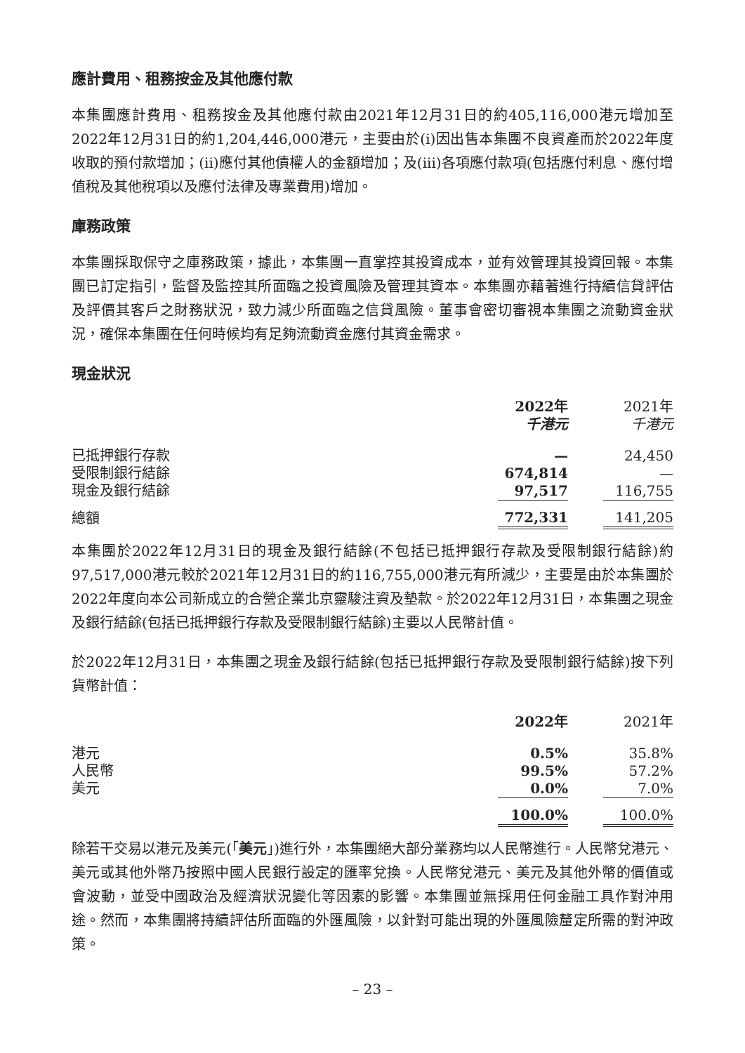應計費用、租務按金及其他應付款
本集團應計費用、租務按金及其他應付款由2021年12月31日的約405,116,000港元增加至2022年12月31日的約1,204,446,000港元，主要由於(i)因出售本集團不良資產而於2022年度收取的預付款增加；(ii)應付其他債權人的金額增加；及(iii)各項應付款項(包括應付利息、應付增值稅及其他稅項以及應付法律及專業費用)增加。
庫務政策
本集團採取保守之庫務政策，據此，本集團一直掌控其投資成本，並有效管理其投資回報。本集團已訂定指引，監督及監控其所面臨之投資風險及管理其資本。本集團亦藉著進行持續信貸評估及評價其客戶之財務狀況，致力減少所面臨之信貸風險。董事會密切審視本集團之流動資金狀況，確保本集團在任何時候均有足夠流動資金應付其資金需求。
現金狀況
| | 2022年 千港元 | | 2021年 千港元 |
| --- | --- | --- | --- |
| 已抵押銀行存款 | — | | 24,450 |
| 受限制銀行結餘 | 674,814 | | — |
| 現金及銀行結餘 | 97,517 | | 116,755 |
| 總額 | 772,331 | | 141,205 |
本集團於2022年12月31日的現金及銀行結餘(不包括已抵押銀行存款及受限制銀行結餘)約97,517,000港元較於2021年12月31日的約116,755,000港元有所減少，主要是由於本集團於2022年度向本公司新成立的合營企業北京靈駿注資及墊款。於2022年12月31日，本集團之現金及銀行結餘(包括已抵押銀行存款及受限制銀行結餘)主要以人民幣計值。
於2022年12月31日，本集團之現金及銀行結餘(包括已抵押銀行存款及受限制銀行結餘)按下列貨幣計值：
| | 2022年 | | 2021年 |
| --- | --- | --- | --- |
| 港元 | 0.5% | | 35.8% |
| 人民幣 | 99.5% | | 57.2% |
| 美元 | 0.0% | | 7.0% |
| | 100.0% | | 100.0% |
除若干交易以港元及美元(「美元」)進行外，本集團絕大部分業務均以人民幣進行。人民幣兌港元、美元或其他外幣乃按照中國人民銀行設定的匯率兌換。人民幣兌港元、美元及其他外幣的價值或會波動，並受中國政治及經濟狀況變化等因素的影響。本集團並無採用任何金融工具作對沖用途。然而，本集團將持續評估所面臨的外匯風險，以針對可能出現的外匯風險釐定所需的對沖政策。
– 23 –